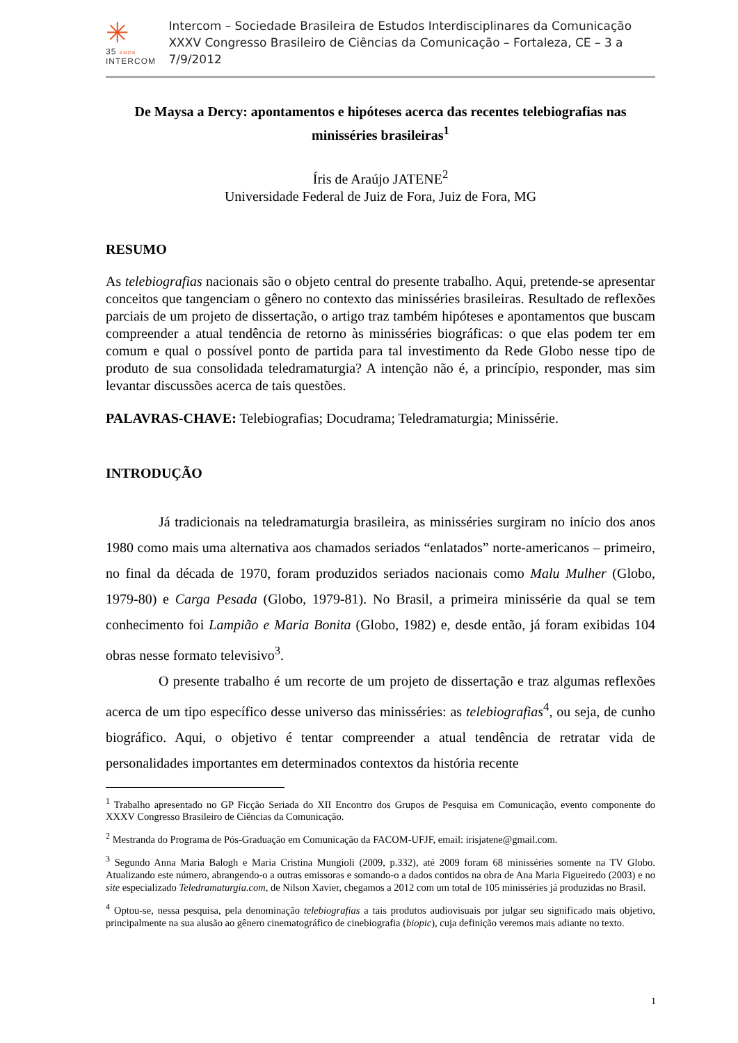✳
35 ANOS
INTERCOM
Intercom – Sociedade Brasileira de Estudos Interdisciplinares da Comunicação
XXXV Congresso Brasileiro de Ciências da Comunicação – Fortaleza, CE – 3 a 7/9/2012
De Maysa a Dercy: apontamentos e hipóteses acerca das recentes telebiografias nas minisséries brasileiras<sup>1</sup>
Íris de Araújo JATENE<sup>2</sup>
Universidade Federal de Juiz de Fora, Juiz de Fora, MG
RESUMO
As telebiografias nacionais são o objeto central do presente trabalho. Aqui, pretende-se apresentar conceitos que tangenciam o gênero no contexto das minisséries brasileiras. Resultado de reflexões parciais de um projeto de dissertação, o artigo traz também hipóteses e apontamentos que buscam compreender a atual tendência de retorno às minisséries biográficas: o que elas podem ter em comum e qual o possível ponto de partida para tal investimento da Rede Globo nesse tipo de produto de sua consolidada teledramaturgia? A intenção não é, a princípio, responder, mas sim levantar discussões acerca de tais questões.
PALAVRAS-CHAVE: Telebiografias; Docudrama; Teledramaturgia; Minissérie.
INTRODUÇÃO
Já tradicionais na teledramaturgia brasileira, as minisséries surgiram no início dos anos 1980 como mais uma alternativa aos chamados seriados “enlatados” norte-americanos – primeiro, no final da década de 1970, foram produzidos seriados nacionais como Malu Mulher (Globo, 1979-80) e Carga Pesada (Globo, 1979-81). No Brasil, a primeira minissérie da qual se tem conhecimento foi Lampião e Maria Bonita (Globo, 1982) e, desde então, já foram exibidas 104 obras nesse formato televisivo<sup>3</sup>.
O presente trabalho é um recorte de um projeto de dissertação e traz algumas reflexões acerca de um tipo específico desse universo das minisséries: as telebiografias<sup>4</sup>, ou seja, de cunho biográfico. Aqui, o objetivo é tentar compreender a atual tendência de retratar vida de personalidades importantes em determinados contextos da história recente
<sup>1</sup> Trabalho apresentado no GP Ficção Seriada do XII Encontro dos Grupos de Pesquisa em Comunicação, evento componente do XXXV Congresso Brasileiro de Ciências da Comunicação.
<sup>2</sup> Mestranda do Programa de Pós-Graduação em Comunicação da FACOM-UFJF, email: irisjatene@gmail.com.
<sup>3</sup> Segundo Anna Maria Balogh e Maria Cristina Mungioli (2009, p.332), até 2009 foram 68 minisséries somente na TV Globo. Atualizando este número, abrangendo-o a outras emissoras e somando-o a dados contidos na obra de Ana Maria Figueiredo (2003) e no site especializado Teledramaturgia.com, de Nilson Xavier, chegamos a 2012 com um total de 105 minisséries já produzidas no Brasil.
<sup>4</sup> Optou-se, nessa pesquisa, pela denominação telebiografias a tais produtos audiovisuais por julgar seu significado mais objetivo, principalmente na sua alusão ao gênero cinematográfico de cinebiografia (biopic), cuja definição veremos mais adiante no texto.
1